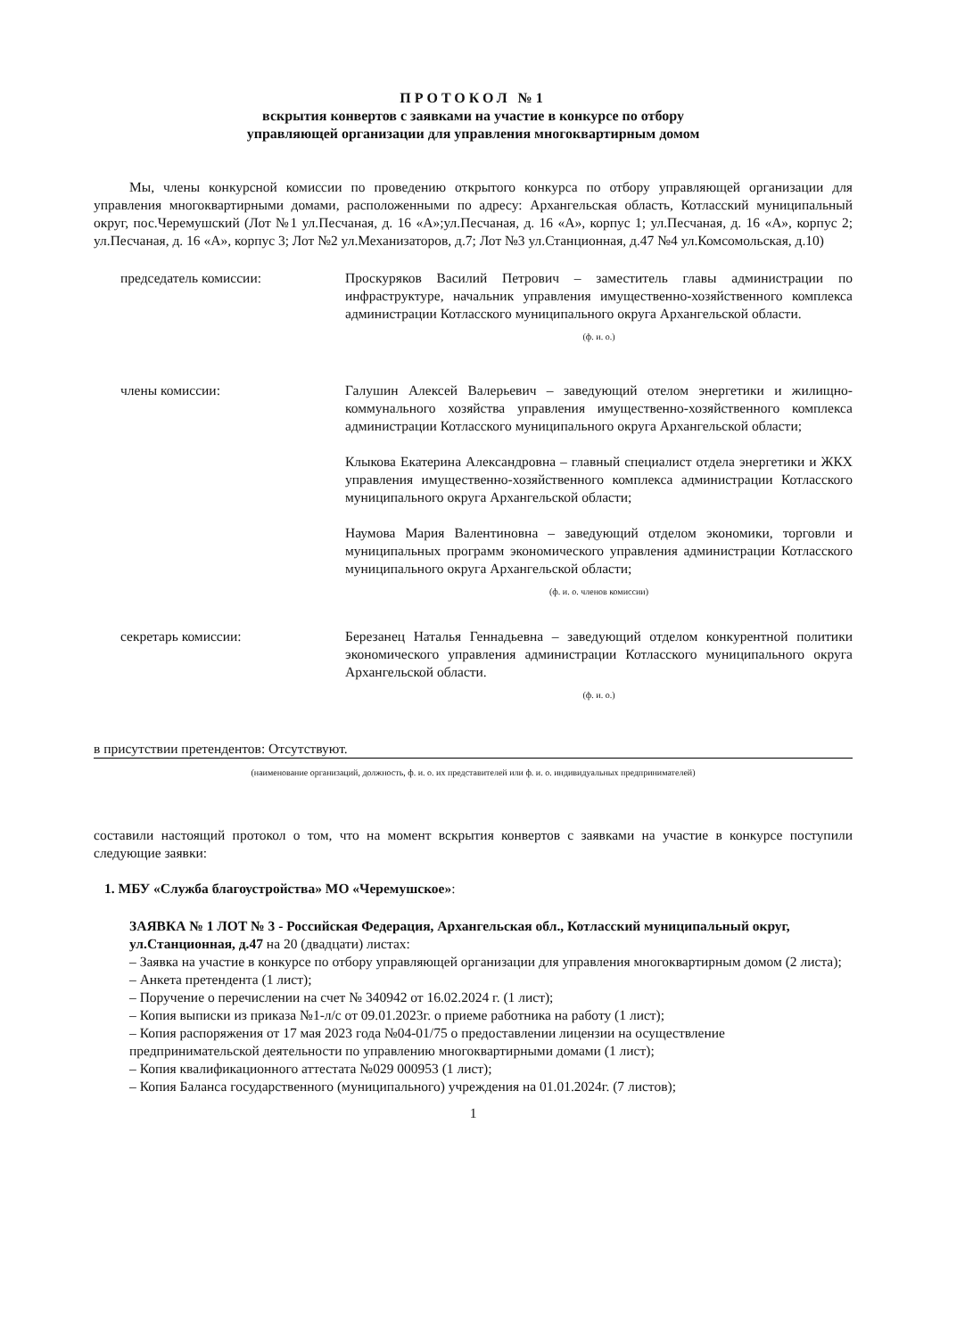ПРОТОКОЛ №1
вскрытия конвертов с заявками на участие в конкурсе по отбору
управляющей организации для управления многоквартирным домом
Мы, члены конкурсной комиссии по проведению открытого конкурса по отбору управляющей организации для управления многоквартирными домами, расположенными по адресу: Архангельская область, Котласский муниципальный округ, пос.Черемушский (Лот №1 ул.Песчаная, д. 16 «А»;ул.Песчаная, д. 16 «А», корпус 1; ул.Песчаная, д. 16 «А», корпус 2; ул.Песчаная, д. 16 «А», корпус 3; Лот №2 ул.Механизаторов, д.7; Лот №3 ул.Станционная, д.47 №4 ул.Комсомольская, д.10)
председатель комиссии: Проскуряков Василий Петрович – заместитель главы администрации по инфраструктуре, начальник управления имущественно-хозяйственного комплекса администрации Котласского муниципального округа Архангельской области.
(ф. и. о.)
члены комиссии: Галушин Алексей Валерьевич – заведующий отелом энергетики и жилищно-коммунального хозяйства управления имущественно-хозяйственного комплекса администрации Котласского муниципального округа Архангельской области;
Клыкова Екатерина Александровна – главный специалист отдела энергетики и ЖКХ управления имущественно-хозяйственного комплекса администрации Котласского муниципального округа Архангельской области;
Наумова Мария Валентиновна – заведующий отделом экономики, торговли и муниципальных программ экономического управления администрации Котласского муниципального округа Архангельской области;
(ф. и. о. членов комиссии)
секретарь комиссии: Березанец Наталья Геннадьевна – заведующий отделом конкурентной политики экономического управления администрации Котласского муниципального округа Архангельской области.
(ф. и. о.)
в присутствии претендентов: Отсутствуют.
(наименование организаций, должность, ф. и. о. их представителей или ф. и. о. индивидуальных предпринимателей)
составили настоящий протокол о том, что на момент вскрытия конвертов с заявками на участие в конкурсе поступили следующие заявки:
1. МБУ «Служба благоустройства» МО «Черемушское»:
ЗАЯВКА № 1 ЛОТ № 3 - Российская Федерация, Архангельская обл., Котласский муниципальный округ, ул.Станционная, д.47 на 20 (двадцати) листах:
– Заявка на участие в конкурсе по отбору управляющей организации для управления многоквартирным домом (2 листа);
– Анкета претендента (1 лист);
– Поручение о перечислении на счет № 340942 от 16.02.2024 г. (1 лист);
– Копия выписки из приказа №1-л/с от 09.01.2023г. о приеме работника на работу (1 лист);
– Копия распоряжения от 17 мая 2023 года №04-01/75 о предоставлении лицензии на осуществление предпринимательской деятельности по управлению многоквартирными домами (1 лист);
– Копия квалификационного аттестата №029 000953 (1 лист);
– Копия Баланса государственного (муниципального) учреждения на 01.01.2024г. (7 листов);
1